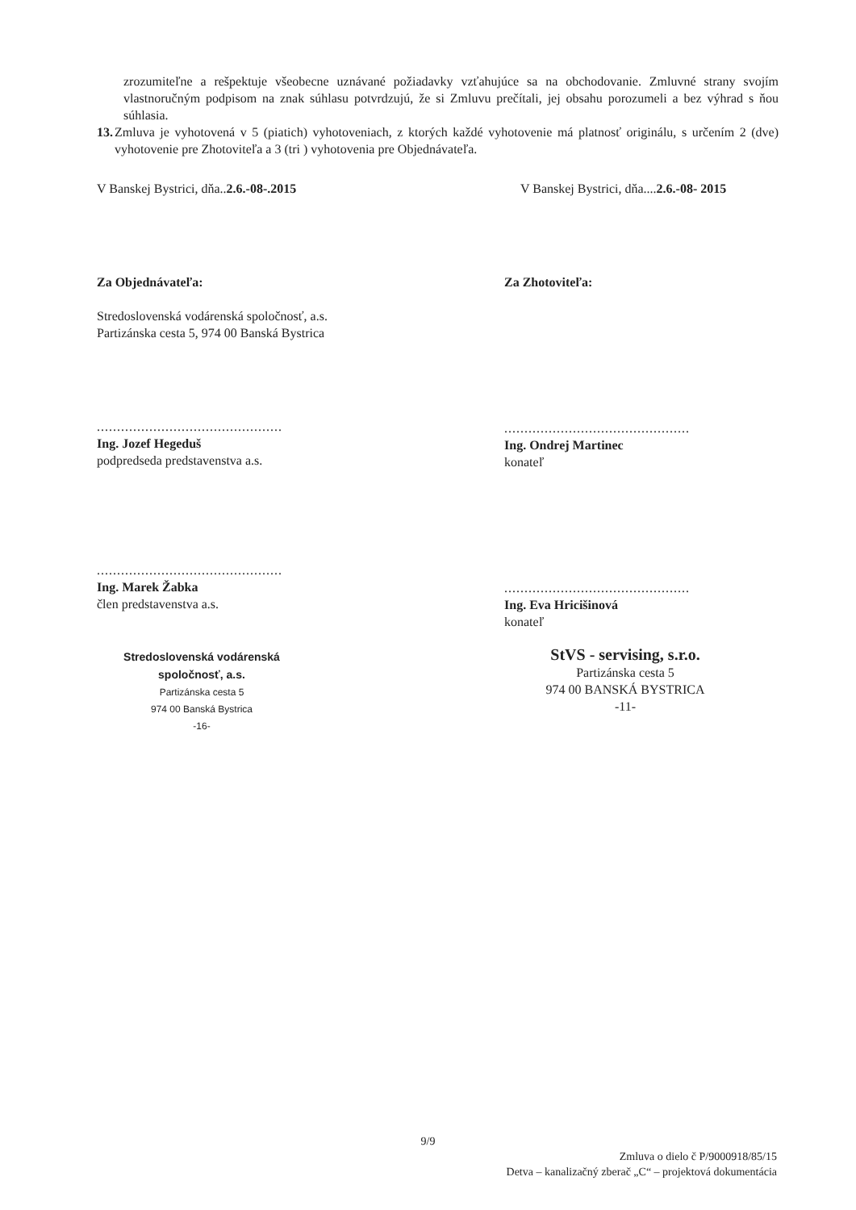zrozumiteľne a rešpektuje všeobecne uznávané požiadavky vzťahujúce sa na obchodovanie. Zmluvné strany svojím vlastnoručným podpisom na znak súhlasu potvrdzujú, že si Zmluvu prečítali, jej obsahu porozumeli a bez výhrad s ňou súhlasia.
13. Zmluva je vyhotovená v 5 (piatich) vyhotoveniach, z ktorých každé vyhotovenie má platnosť originálu, s určením 2 (dve) vyhotovenie pre Zhotoviteľa a 3 (tri ) vyhotovenia pre Objednávateľa.
V Banskej Bystrici, dňa..2.6.-08-.2015
V Banskej Bystrici, dňa....2.6.-08- 2015
Za Objednávateľa:
Stredoslovenská vodárenská spoločnosť, a.s.
Partizánska cesta 5, 974 00 Banská Bystrica
..............................................
Ing. Jozef Hegeduš
podpredseda predstavenstva a.s.
..............................................
Ing. Marek Žabka
člen predstavenstva a.s.
Stredoslovenská vodárenská
spoločnosť, a.s.
Partizánska cesta 5
974 00 Banská Bystrica
-16-
Za Zhotoviteľa:
..............................................
Ing. Ondrej Martinec
konateľ
..............................................
Ing. Eva Hricišinová
konateľ
StVS - servising, s.r.o.
Partizánska cesta 5
974 00 BANSKÁ BYSTRICA
-11-
9/9
Zmluva o dielo č P/9000918/85/15
Detva – kanalizačný zberač „C“ – projektová dokumentácia